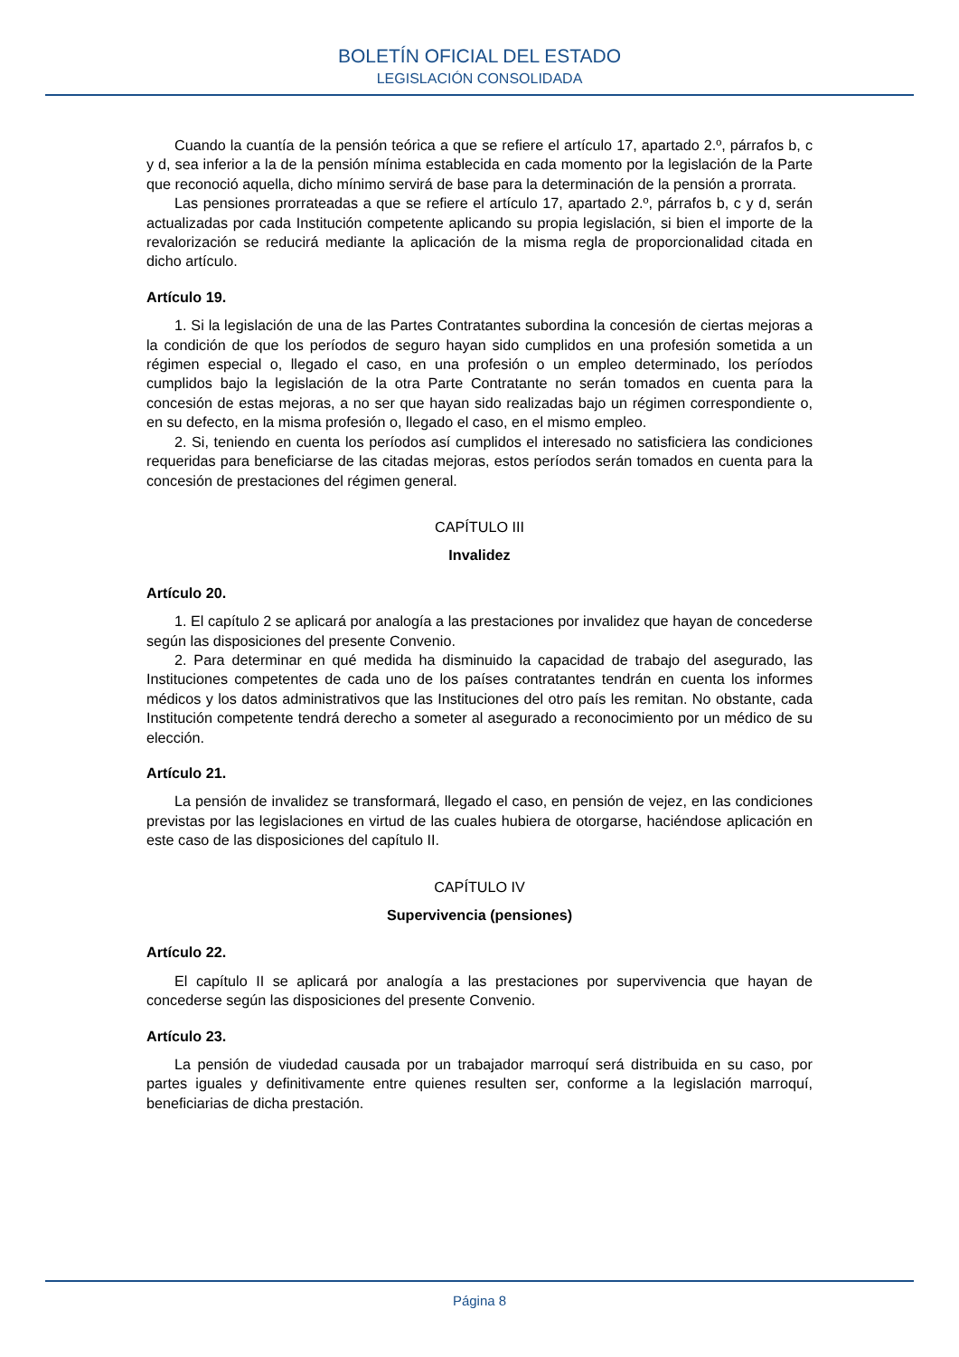BOLETÍN OFICIAL DEL ESTADO
LEGISLACIÓN CONSOLIDADA
Cuando la cuantía de la pensión teórica a que se refiere el artículo 17, apartado 2.º, párrafos b, c y d, sea inferior a la de la pensión mínima establecida en cada momento por la legislación de la Parte que reconoció aquella, dicho mínimo servirá de base para la determinación de la pensión a prorrata.
Las pensiones prorrateadas a que se refiere el artículo 17, apartado 2.º, párrafos b, c y d, serán actualizadas por cada Institución competente aplicando su propia legislación, si bien el importe de la revalorización se reducirá mediante la aplicación de la misma regla de proporcionalidad citada en dicho artículo.
Artículo 19.
1. Si la legislación de una de las Partes Contratantes subordina la concesión de ciertas mejoras a la condición de que los períodos de seguro hayan sido cumplidos en una profesión sometida a un régimen especial o, llegado el caso, en una profesión o un empleo determinado, los períodos cumplidos bajo la legislación de la otra Parte Contratante no serán tomados en cuenta para la concesión de estas mejoras, a no ser que hayan sido realizadas bajo un régimen correspondiente o, en su defecto, en la misma profesión o, llegado el caso, en el mismo empleo.
2. Si, teniendo en cuenta los períodos así cumplidos el interesado no satisficiera las condiciones requeridas para beneficiarse de las citadas mejoras, estos períodos serán tomados en cuenta para la concesión de prestaciones del régimen general.
CAPÍTULO III
Invalidez
Artículo 20.
1. El capítulo 2 se aplicará por analogía a las prestaciones por invalidez que hayan de concederse según las disposiciones del presente Convenio.
2. Para determinar en qué medida ha disminuido la capacidad de trabajo del asegurado, las Instituciones competentes de cada uno de los países contratantes tendrán en cuenta los informes médicos y los datos administrativos que las Instituciones del otro país les remitan. No obstante, cada Institución competente tendrá derecho a someter al asegurado a reconocimiento por un médico de su elección.
Artículo 21.
La pensión de invalidez se transformará, llegado el caso, en pensión de vejez, en las condiciones previstas por las legislaciones en virtud de las cuales hubiera de otorgarse, haciéndose aplicación en este caso de las disposiciones del capítulo II.
CAPÍTULO IV
Supervivencia (pensiones)
Artículo 22.
El capítulo II se aplicará por analogía a las prestaciones por supervivencia que hayan de concederse según las disposiciones del presente Convenio.
Artículo 23.
La pensión de viudedad causada por un trabajador marroquí será distribuida en su caso, por partes iguales y definitivamente entre quienes resulten ser, conforme a la legislación marroquí, beneficiarias de dicha prestación.
Página 8